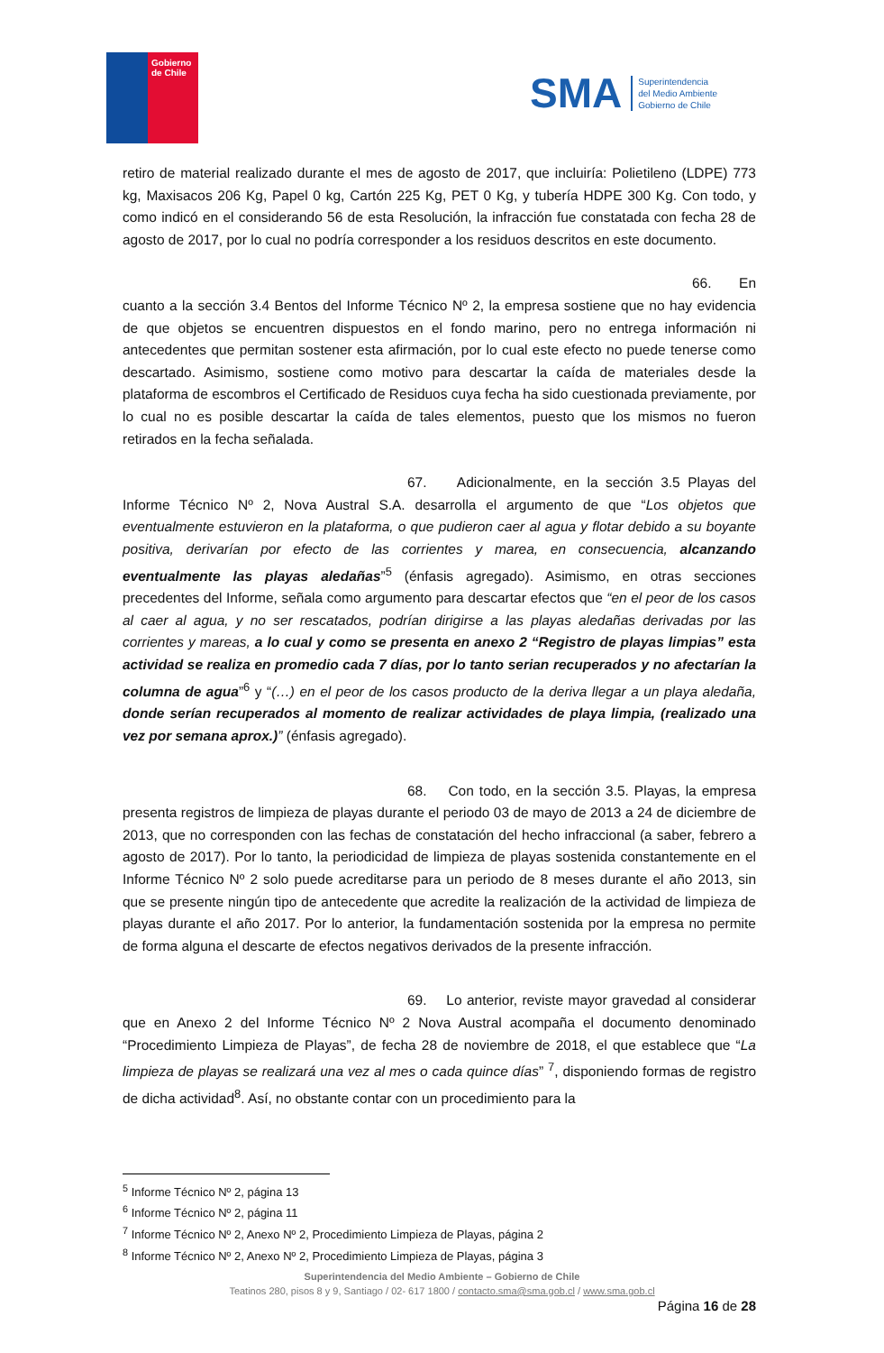Gobierno
de Chile
SMA
Superintendencia
del Medio Ambiente
Gobierno de Chile
retiro de material realizado durante el mes de agosto de 2017, que incluiría: Polietileno (LDPE) 773 kg, Maxisacos 206 Kg, Papel 0 kg, Cartón 225 Kg, PET 0 Kg, y tubería HDPE 300 Kg. Con todo, y como indicó en el considerando 56 de esta Resolución, la infracción fue constatada con fecha 28 de agosto de 2017, por lo cual no podría corresponder a los residuos descritos en este documento.
66. En cuanto a la sección 3.4 Bentos del Informe Técnico Nº 2, la empresa sostiene que no hay evidencia de que objetos se encuentren dispuestos en el fondo marino, pero no entrega información ni antecedentes que permitan sostener esta afirmación, por lo cual este efecto no puede tenerse como descartado. Asimismo, sostiene como motivo para descartar la caída de materiales desde la plataforma de escombros el Certificado de Residuos cuya fecha ha sido cuestionada previamente, por lo cual no es posible descartar la caída de tales elementos, puesto que los mismos no fueron retirados en la fecha señalada.
67. Adicionalmente, en la sección 3.5 Playas del Informe Técnico Nº 2, Nova Austral S.A. desarrolla el argumento de que “Los objetos que eventualmente estuvieron en la plataforma, o que pudieron caer al agua y flotar debido a su boyante positiva, derivarían por efecto de las corrientes y marea, en consecuencia, alcanzando eventualmente las playas aledañas”<sup>5</sup> (énfasis agregado). Asimismo, en otras secciones precedentes del Informe, señala como argumento para descartar efectos que “en el peor de los casos al caer al agua, y no ser rescatados, podrían dirigirse a las playas aledañas derivadas por las corrientes y mareas, a lo cual y como se presenta en anexo 2 “Registro de playas limpias” esta actividad se realiza en promedio cada 7 días, por lo tanto serian recuperados y no afectarían la columna de agua”<sup>6</sup> y “(…) en el peor de los casos producto de la deriva llegar a un playa aledaña, donde serían recuperados al momento de realizar actividades de playa limpia, (realizado una vez por semana aprox.)” (énfasis agregado).
68. Con todo, en la sección 3.5. Playas, la empresa presenta registros de limpieza de playas durante el periodo 03 de mayo de 2013 a 24 de diciembre de 2013, que no corresponden con las fechas de constatación del hecho infraccional (a saber, febrero a agosto de 2017). Por lo tanto, la periodicidad de limpieza de playas sostenida constantemente en el Informe Técnico Nº 2 solo puede acreditarse para un periodo de 8 meses durante el año 2013, sin que se presente ningún tipo de antecedente que acredite la realización de la actividad de limpieza de playas durante el año 2017. Por lo anterior, la fundamentación sostenida por la empresa no permite de forma alguna el descarte de efectos negativos derivados de la presente infracción.
69. Lo anterior, reviste mayor gravedad al considerar que en Anexo 2 del Informe Técnico Nº 2 Nova Austral acompaña el documento denominado “Procedimiento Limpieza de Playas”, de fecha 28 de noviembre de 2018, el que establece que “La limpieza de playas se realizará una vez al mes o cada quince días” <sup>7</sup>, disponiendo formas de registro de dicha actividad<sup>8</sup>. Así, no obstante contar con un procedimiento para la
<sup>5</sup> Informe Técnico Nº 2, página 13
<sup>6</sup> Informe Técnico Nº 2, página 11
<sup>7</sup> Informe Técnico Nº 2, Anexo Nº 2, Procedimiento Limpieza de Playas, página 2
<sup>8</sup> Informe Técnico Nº 2, Anexo Nº 2, Procedimiento Limpieza de Playas, página 3
Superintendencia del Medio Ambiente – Gobierno de Chile
Teatinos 280, pisos 8 y 9, Santiago / 02- 617 1800 / contacto.sma@sma.gob.cl / www.sma.gob.cl
Página 16 de 28